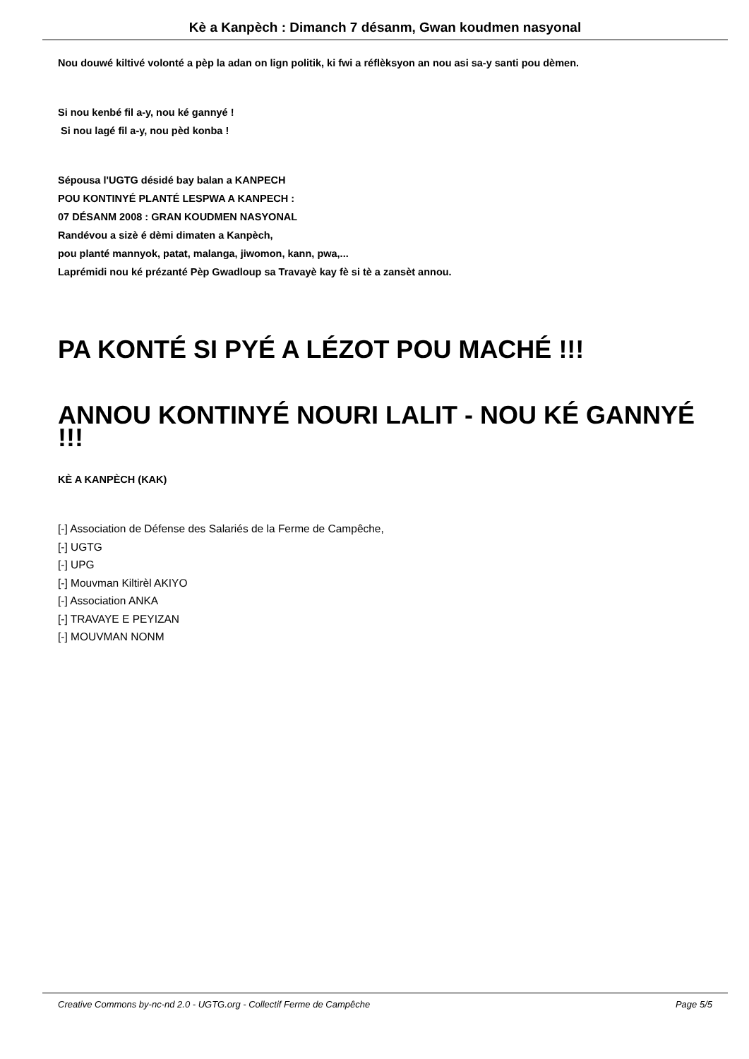Kè a Kanpèch : Dimanch 7 désanm, Gwan koudmen nasyonal
Nou douwé kiltivé volonté a pèp la adan on lign politik, ki fwi a réflèksyon an nou asi sa-y santi pou dèmen.
Si nou kenbé fil a-y, nou ké gannyé !
Si nou lagé fil a-y, nou pèd konba !
Sépousa l'UGTG désidé bay balan a KANPECH
POU KONTINYÉ PLANTÉ LESPWA A KANPECH :
07 DÉSANM 2008 : GRAN KOUDMEN NASYONAL
Randévou a sizè é dèmi dimaten a Kanpèch,
pou planté mannyok, patat, malanga, jiwomon, kann, pwa,...
Laprémidi nou ké prézanté Pèp Gwadloup sa Travayè kay fè si tè a zansèt annou.
PA KONTÉ SI PYÉ A LÉZOT POU MACHÉ !!!
ANNOU KONTINYÉ NOURI LALIT - NOU KÉ GANNYÉ !!!
KÈ A KANPÈCH (KAK)
[-] Association de Défense des Salariés de la Ferme de Campêche,
[-] UGTG
[-] UPG
[-] Mouvman Kiltirèl AKIYO
[-] Association ANKA
[-] TRAVAYE E PEYIZAN
[-] MOUVMAN NONM
Creative Commons by-nc-nd 2.0 - UGTG.org - Collectif Ferme de Campêche Page 5/5